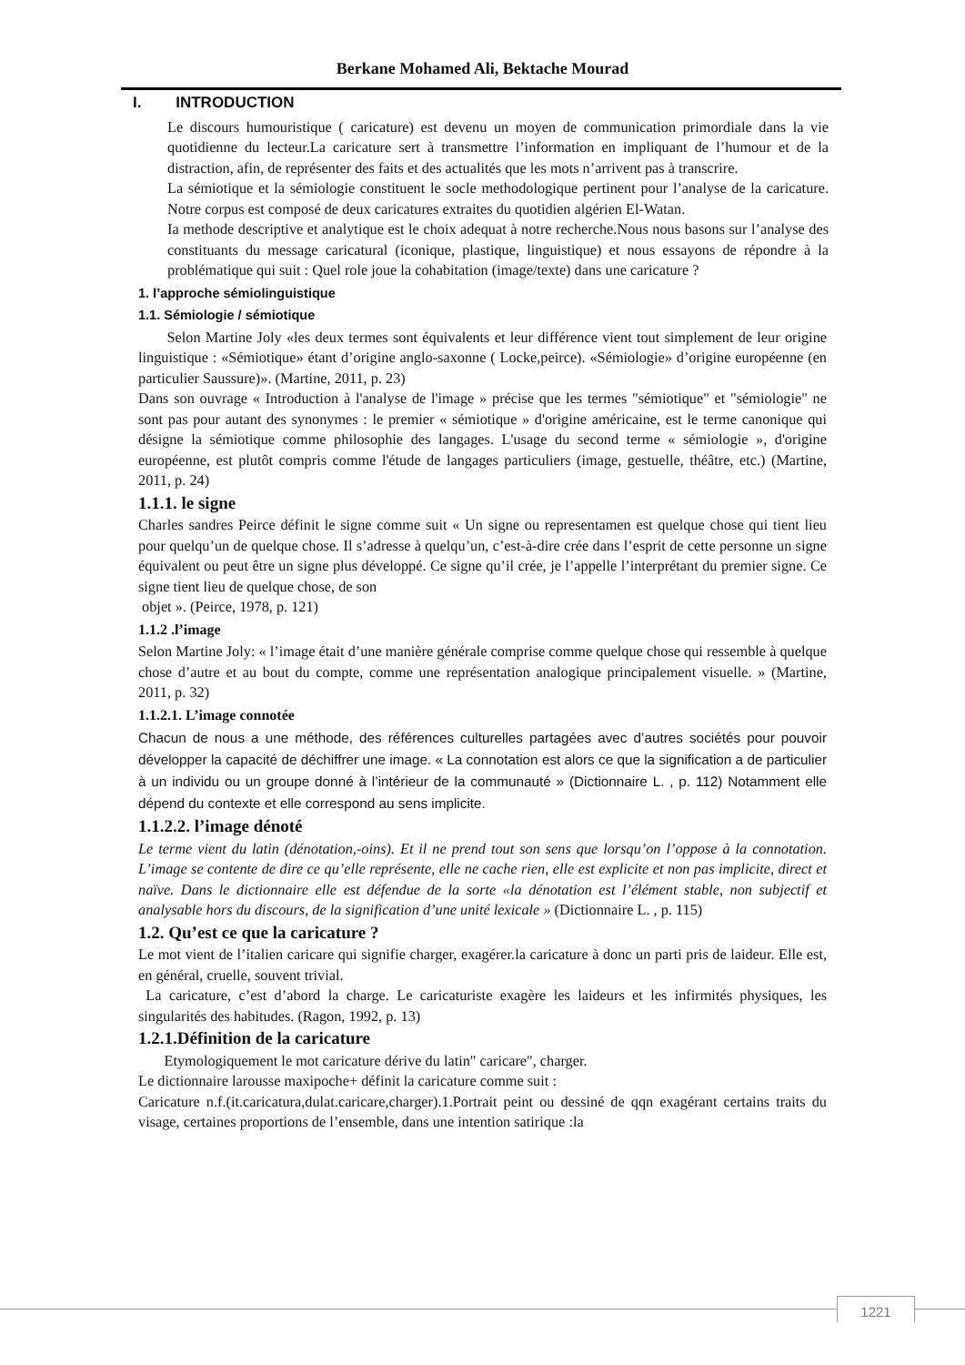Berkane Mohamed Ali, Bektache Mourad
I. INTRODUCTION
Le discours humouristique ( caricature) est devenu un moyen de communication primordiale dans la vie quotidienne du lecteur.La caricature sert à transmettre l’information en impliquant de l’humour et de la distraction, afin, de représenter des faits et des actualités que les mots n’arrivent pas à transcrire.
La sémiotique et la sémiologie constituent le socle methodologique pertinent pour l’analyse de la caricature. Notre corpus est composé de deux caricatures extraites du quotidien algérien El-Watan.
Ia methode descriptive et analytique est le choix adequat à notre recherche.Nous nous basons sur l’analyse des constituants du message caricatural (iconique, plastique, linguistique) et nous essayons de répondre à la problématique qui suit : Quel role joue la cohabitation (image/texte) dans une caricature ?
1. l’approche sémiolinguistique
1.1. Sémiologie / sémiotique
Selon Martine Joly «les deux termes sont équivalents et leur différence vient tout simplement de leur origine linguistique : «Sémiotique» étant d’origine anglo-saxonne ( Locke,peirce). «Sémiologie» d’origine européenne (en particulier Saussure)». (Martine, 2011, p. 23)
Dans son ouvrage « Introduction à l'analyse de l'image » précise que les termes "sémiotique" et "sémiologie" ne sont pas pour autant des synonymes : le premier « sémiotique » d'origine américaine, est le terme canonique qui désigne la sémiotique comme philosophie des langages. L'usage du second terme « sémiologie », d'origine européenne, est plutôt compris comme l'étude de langages particuliers (image, gestuelle, théâtre, etc.) (Martine, 2011, p. 24)
1.1.1. le signe
Charles sandres Peirce définit le signe comme suit « Un signe ou representamen est quelque chose qui tient lieu pour quelqu’un de quelque chose. Il s’adresse à quelqu’un, c’est-à-dire crée dans l’esprit de cette personne un signe équivalent ou peut être un signe plus développé. Ce signe qu’il crée, je l’appelle l’interprétant du premier signe. Ce signe tient lieu de quelque chose, de son
objet ». (Peirce, 1978, p. 121)
1.1.2 .l’image
Selon Martine Joly: « l’image était d’une manière générale comprise comme quelque chose qui ressemble à quelque chose d’autre et au bout du compte, comme une représentation analogique principalement visuelle. » (Martine, 2011, p. 32)
1.1.2.1. L’image connotée
Chacun de nous a une méthode, des références culturelles partagées avec d’autres sociétés pour pouvoir développer la capacité de déchiffrer une image. « La connotation est alors ce que la signification a de particulier à un individu ou un groupe donné à l’intérieur de la communauté » (Dictionnaire L. , p. 112) Notamment elle dépend du contexte et elle correspond au sens implicite.
1.1.2.2. l’image dénoté
Le terme vient du latin (dénotation,-oins). Et il ne prend tout son sens que lorsqu’on l’oppose à la connotation. L’image se contente de dire ce qu’elle représente, elle ne cache rien, elle est explicite et non pas implicite, direct et naïve. Dans le dictionnaire elle est défendue de la sorte «la dénotation est l’élément stable, non subjectif et analysable hors du discours, de la signification d’une unité lexicale » (Dictionnaire L. , p. 115)
1.2. Qu’est ce que la caricature ?
Le mot vient de l’italien caricare qui signifie charger, exagérer.la caricature à donc un parti pris de laideur. Elle est, en général, cruelle, souvent trivial.
La caricature, c’est d’abord la charge. Le caricaturiste exagère les laideurs et les infirmités physiques, les singularités des habitudes. (Ragon, 1992, p. 13)
1.2.1.Définition de la caricature
Etymologiquement le mot caricature dérive du latin" caricare", charger.
Le dictionnaire larousse maxipoche+ définit la caricature comme suit :
Caricature n.f.(it.caricatura,dulat.caricare,charger).1.Portrait peint ou dessiné de qqn exagérant certains traits du visage, certaines proportions de l’ensemble, dans une intention satirique :la
1221